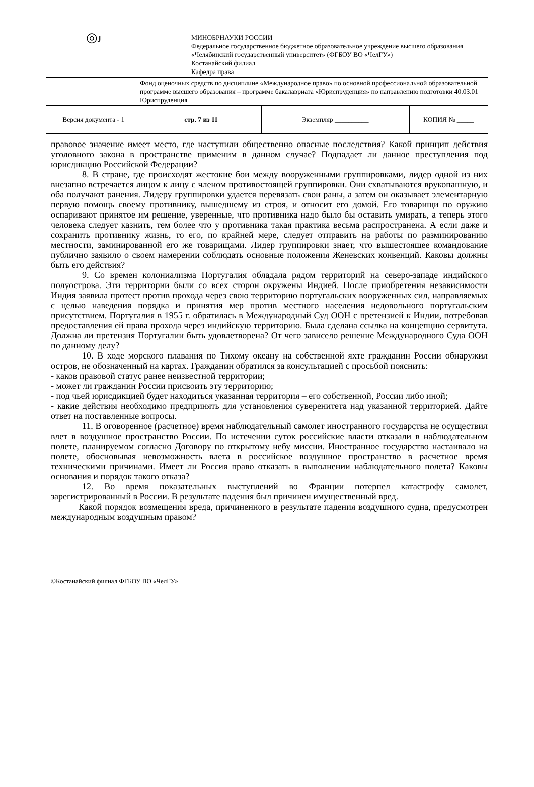| ◎ᴊ | МИНОБРНАУКИ РОССИИ Федеральное государственное бюджетное образовательное учреждение высшего образования «Челябинский государственный университет» (ФГБОУ ВО «ЧелГУ») Костанайский филиал Кафедра права | | |
| Фонд оценочных средств по дисциплине «Международное право» по основной профессиональной образовательной программе высшего образования – программе бакалавриата «Юриспруденция» по направлению подготовки 40.03.01 Юриспруденция | | | |
| Версия документа - 1 | стр. 7 из 11 | Экземпляр __________ | КОПИЯ № _____ |
правовое значение имеет место, где наступили общественно опасные последствия? Какой принцип действия уголовного закона в пространстве применим в данном случае? Подпадает ли данное преступления под юрисдикцию Российской Федерации?
8. В стране, где происходят жестокие бои между вооруженными группировками, лидер одной из них внезапно встречается лицом к лицу с членом противостоящей группировки. Они схватываются врукопашную, и оба получают ранения. Лидеру группировки удается перевязать свои раны, а затем он оказывает элементарную первую помощь своему противнику, вышедшему из строя, и относит его домой. Его товарищи по оружию оспаривают принятое им решение, уверенные, что противника надо было бы оставить умирать, а теперь этого человека следует казнить, тем более что у противника такая практика весьма распространена. А если даже и сохранить противнику жизнь, то его, по крайней мере, следует отправить на работы по разминированию местности, заминированной его же товарищами. Лидер группировки знает, что вышестоящее командование публично заявило о своем намерении соблюдать основные положения Женевских конвенций. Каковы должны быть его действия?
9. Со времен колониализма Португалия обладала рядом территорий на северо-западе индийского полуострова. Эти территории были со всех сторон окружены Индией. После приобретения независимости Индия заявила протест против прохода через свою территорию португальских вооруженных сил, направляемых с целью наведения порядка и принятия мер против местного населения недовольного португальским присутствием. Португалия в 1955 г. обратилась в Международный Суд ООН с претензией к Индии, потребовав предоставления ей права прохода через индийскую территорию. Была сделана ссылка на концепцию сервитута. Должна ли претензия Португалии быть удовлетворена? От чего зависело решение Международного Суда ООН по данному делу?
10. В ходе морского плавания по Тихому океану на собственной яхте гражданин России обнаружил остров, не обозначенный на картах. Гражданин обратился за консультацией с просьбой пояснить:
- каков правовой статус ранее неизвестной территории;
- может ли гражданин России присвоить эту территорию;
- под чьей юрисдикцией будет находиться указанная территория – его собственной, России либо иной;
- какие действия необходимо предпринять для установления суверенитета над указанной территорией. Дайте ответ на поставленные вопросы.
11. В оговоренное (расчетное) время наблюдательный самолет иностранного государства не осуществил влет в воздушное пространство России. По истечении суток российские власти отказали в наблюдательном полете, планируемом согласно Договору по открытому небу миссии. Иностранное государство настаивало на полете, обосновывая невозможность влета в российское воздушное пространство в расчетное время техническими причинами. Имеет ли Россия право отказать в выполнении наблюдательного полета? Каковы основания и порядок такого отказа?
12. Во время показательных выступлений во Франции потерпел катастрофу самолет, зарегистрированный в России. В результате падения был причинен имущественный вред.
Какой порядок возмещения вреда, причиненного в результате падения воздушного судна, предусмотрен международным воздушным правом?
©Костанайский филиал ФГБОУ ВО «ЧелГУ»